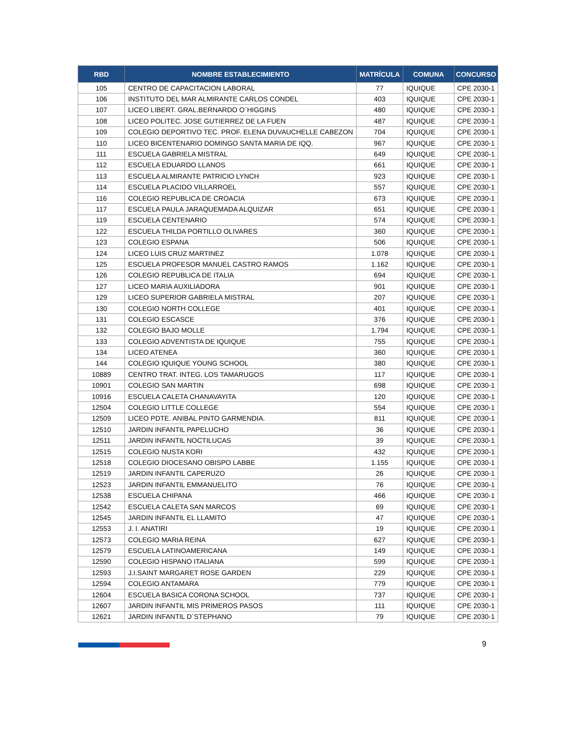| RBD | NOMBRE ESTABLECIMIENTO | MATRÍCULA | COMUNA | CONCURSO |
| --- | --- | --- | --- | --- |
| 105 | CENTRO DE CAPACITACION LABORAL | 77 | IQUIQUE | CPE 2030-1 |
| 106 | INSTITUTO DEL MAR ALMIRANTE CARLOS CONDEL | 403 | IQUIQUE | CPE 2030-1 |
| 107 | LICEO LIBERT. GRAL.BERNARDO O´HIGGINS | 480 | IQUIQUE | CPE 2030-1 |
| 108 | LICEO POLITEC. JOSE GUTIERREZ DE LA FUEN | 487 | IQUIQUE | CPE 2030-1 |
| 109 | COLEGIO DEPORTIVO TEC. PROF. ELENA DUVAUCHELLE CABEZON | 704 | IQUIQUE | CPE 2030-1 |
| 110 | LICEO BICENTENARIO DOMINGO SANTA MARIA DE IQQ. | 967 | IQUIQUE | CPE 2030-1 |
| 111 | ESCUELA GABRIELA MISTRAL | 649 | IQUIQUE | CPE 2030-1 |
| 112 | ESCUELA EDUARDO LLANOS | 661 | IQUIQUE | CPE 2030-1 |
| 113 | ESCUELA ALMIRANTE PATRICIO LYNCH | 923 | IQUIQUE | CPE 2030-1 |
| 114 | ESCUELA PLACIDO VILLARROEL | 557 | IQUIQUE | CPE 2030-1 |
| 116 | COLEGIO REPUBLICA DE CROACIA | 673 | IQUIQUE | CPE 2030-1 |
| 117 | ESCUELA PAULA JARAQUEMADA ALQUIZAR | 651 | IQUIQUE | CPE 2030-1 |
| 119 | ESCUELA CENTENARIO | 574 | IQUIQUE | CPE 2030-1 |
| 122 | ESCUELA THILDA PORTILLO OLIVARES | 360 | IQUIQUE | CPE 2030-1 |
| 123 | COLEGIO ESPANA | 506 | IQUIQUE | CPE 2030-1 |
| 124 | LICEO LUIS CRUZ MARTINEZ | 1.078 | IQUIQUE | CPE 2030-1 |
| 125 | ESCUELA PROFESOR MANUEL CASTRO RAMOS | 1.162 | IQUIQUE | CPE 2030-1 |
| 126 | COLEGIO REPUBLICA DE ITALIA | 694 | IQUIQUE | CPE 2030-1 |
| 127 | LICEO MARIA AUXILIADORA | 901 | IQUIQUE | CPE 2030-1 |
| 129 | LICEO SUPERIOR GABRIELA MISTRAL | 207 | IQUIQUE | CPE 2030-1 |
| 130 | COLEGIO NORTH COLLEGE | 401 | IQUIQUE | CPE 2030-1 |
| 131 | COLEGIO ESCASCE | 376 | IQUIQUE | CPE 2030-1 |
| 132 | COLEGIO BAJO MOLLE | 1.794 | IQUIQUE | CPE 2030-1 |
| 133 | COLEGIO ADVENTISTA DE IQUIQUE | 755 | IQUIQUE | CPE 2030-1 |
| 134 | LICEO ATENEA | 360 | IQUIQUE | CPE 2030-1 |
| 144 | COLEGIO IQUIQUE YOUNG SCHOOL | 380 | IQUIQUE | CPE 2030-1 |
| 10889 | CENTRO TRAT. INTEG. LOS TAMARUGOS | 117 | IQUIQUE | CPE 2030-1 |
| 10901 | COLEGIO SAN MARTIN | 698 | IQUIQUE | CPE 2030-1 |
| 10916 | ESCUELA CALETA CHANAVAYITA | 120 | IQUIQUE | CPE 2030-1 |
| 12504 | COLEGIO LITTLE COLLEGE | 554 | IQUIQUE | CPE 2030-1 |
| 12509 | LICEO PDTE. ANIBAL PINTO GARMENDIA. | 811 | IQUIQUE | CPE 2030-1 |
| 12510 | JARDIN INFANTIL PAPELUCHO | 36 | IQUIQUE | CPE 2030-1 |
| 12511 | JARDIN INFANTIL NOCTILUCAS | 39 | IQUIQUE | CPE 2030-1 |
| 12515 | COLEGIO NUSTA KORI | 432 | IQUIQUE | CPE 2030-1 |
| 12518 | COLEGIO DIOCESANO OBISPO LABBE | 1.155 | IQUIQUE | CPE 2030-1 |
| 12519 | JARDIN INFANTIL CAPERUZO | 26 | IQUIQUE | CPE 2030-1 |
| 12523 | JARDIN INFANTIL EMMANUELITO | 76 | IQUIQUE | CPE 2030-1 |
| 12538 | ESCUELA CHIPANA | 466 | IQUIQUE | CPE 2030-1 |
| 12542 | ESCUELA CALETA SAN MARCOS | 69 | IQUIQUE | CPE 2030-1 |
| 12545 | JARDIN INFANTIL EL LLAMITO | 47 | IQUIQUE | CPE 2030-1 |
| 12553 | J. I. ANATIRI | 19 | IQUIQUE | CPE 2030-1 |
| 12573 | COLEGIO MARIA REINA | 627 | IQUIQUE | CPE 2030-1 |
| 12579 | ESCUELA LATINOAMERICANA | 149 | IQUIQUE | CPE 2030-1 |
| 12590 | COLEGIO HISPANO ITALIANA | 599 | IQUIQUE | CPE 2030-1 |
| 12593 | J.I.SAINT MARGARET ROSE GARDEN | 229 | IQUIQUE | CPE 2030-1 |
| 12594 | COLEGIO ANTAMARA | 779 | IQUIQUE | CPE 2030-1 |
| 12604 | ESCUELA BASICA CORONA SCHOOL | 737 | IQUIQUE | CPE 2030-1 |
| 12607 | JARDIN INFANTIL MIS PRIMEROS PASOS | 111 | IQUIQUE | CPE 2030-1 |
| 12621 | JARDIN INFANTIL D`STEPHANO | 79 | IQUIQUE | CPE 2030-1 |
9